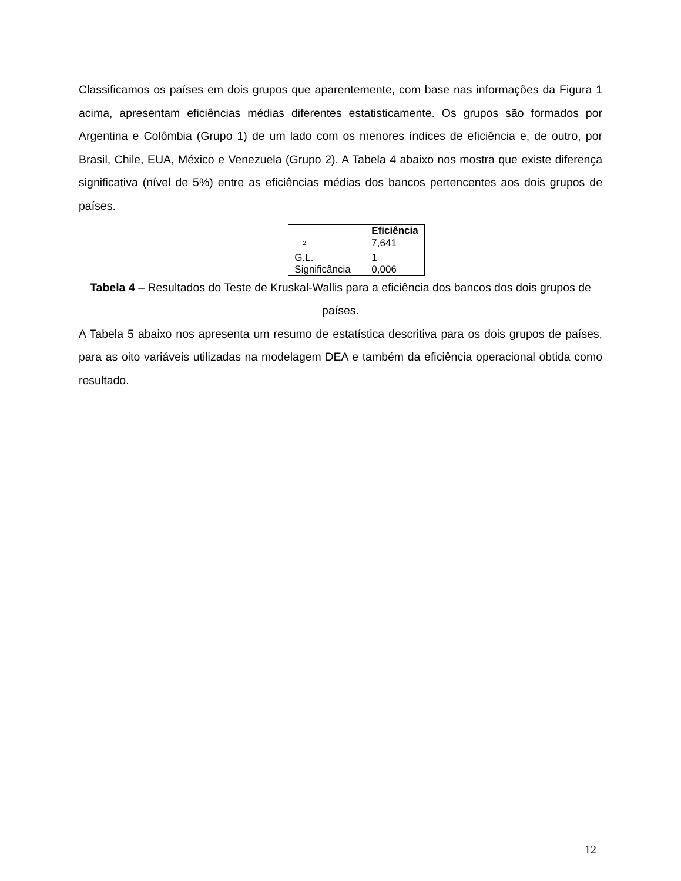Classificamos os países em dois grupos que aparentemente, com base nas informações da Figura 1 acima, apresentam eficiências médias diferentes estatisticamente. Os grupos são formados por Argentina e Colômbia (Grupo 1) de um lado com os menores índices de eficiência e, de outro, por Brasil, Chile, EUA, México e Venezuela (Grupo 2). A Tabela 4 abaixo nos mostra que existe diferença significativa (nível de 5%) entre as eficiências médias dos bancos pertencentes aos dois grupos de países.
| | Eficiência |
| --- | --- |
| <sup>2</sup> | 7,641 |
| G.L. | 1 |
| Significância | 0,006 |
Tabela 4 – Resultados do Teste de Kruskal-Wallis para a eficiência dos bancos dos dois grupos de países.
A Tabela 5 abaixo nos apresenta um resumo de estatística descritiva para os dois grupos de países, para as oito variáveis utilizadas na modelagem DEA e também da eficiência operacional obtida como resultado.
12